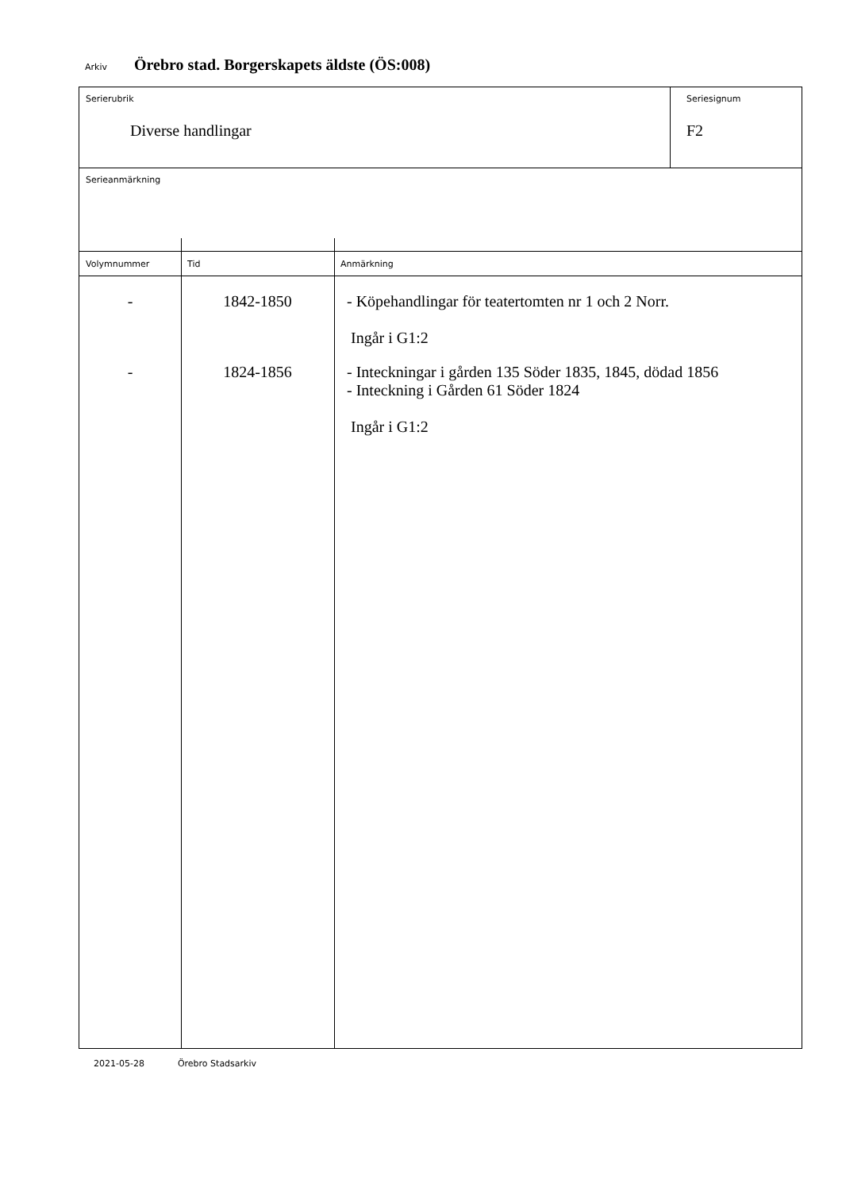Arkiv Örebro stad. Borgerskapets äldste (ÖS:008)
Serierubrik
Diverse handlingar
Seriesignum
F2
Serieanmärkning
| Volymnummer | Tid | Anmärkning |
| --- | --- | --- |
| - | 1842-1850 | - Köpehandlingar för teatertomten nr 1 och 2 Norr. Ingår i G1:2 |
| - | 1824-1856 | - Inteckningar i gården 135 Söder 1835, 1845, dödad 1856 - Inteckning i Gården 61 Söder 1824 Ingår i G1:2 |
2021-05-28 Örebro Stadsarkiv